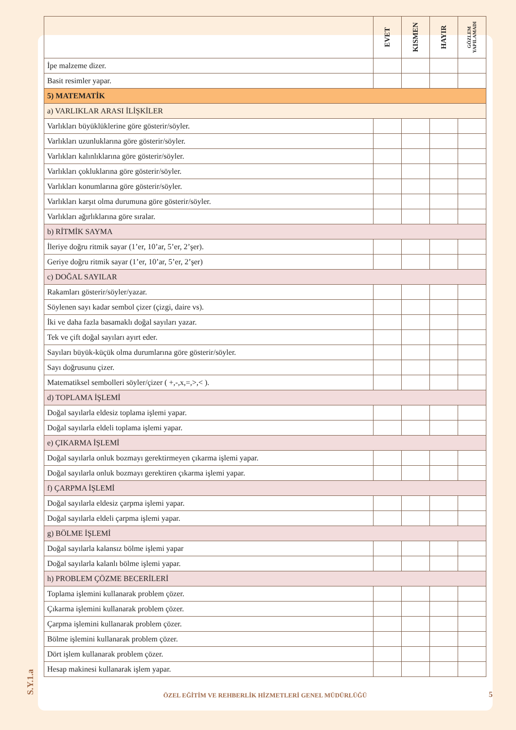| | EVET | KISMEN | HAYIR | GÖZLEM YAPILAMADI |
| --- | --- | --- | --- | --- |
| İpe malzeme dizer. | | | | |
| Basit resimler yapar. | | | | |
| 5) MATEMATİK | | | | |
| a) VARLIKLAR ARASI İLİŞKİLER | | | | |
| Varlıkları büyüklüklerine göre gösterir/söyler. | | | | |
| Varlıkları uzunluklarına göre gösterir/söyler. | | | | |
| Varlıkları kalınlıklarına göre gösterir/söyler. | | | | |
| Varlıkları çokluklarına göre gösterir/söyler. | | | | |
| Varlıkları konumlarına göre gösterir/söyler. | | | | |
| Varlıkları karşıt olma durumuna göre gösterir/söyler. | | | | |
| Varlıkları ağırlıklarına göre sıralar. | | | | |
| b) RİTMİK SAYMA | | | | |
| İleriye doğru ritmik sayar (1’er, 10’ar, 5’er, 2’şer). | | | | |
| Geriye doğru ritmik sayar (1’er, 10’ar, 5’er, 2’şer) | | | | |
| c) DOĞAL SAYILAR | | | | |
| Rakamları gösterir/söyler/yazar. | | | | |
| Söylenen sayı kadar sembol çizer (çizgi, daire vs). | | | | |
| İki ve daha fazla basamaklı doğal sayıları yazar. | | | | |
| Tek ve çift doğal sayıları ayırt eder. | | | | |
| Sayıları büyük-küçük olma durumlarına göre gösterir/söyler. | | | | |
| Sayı doğrusunu çizer. | | | | |
| Matematiksel sembolleri söyler/çizer ( +,-,x,=,>,< ). | | | | |
| d) TOPLAMA İŞLEMİ | | | | |
| Doğal sayılarla eldesiz toplama işlemi yapar. | | | | |
| Doğal sayılarla eldeli toplama işlemi yapar. | | | | |
| e) ÇIKARMA İŞLEMİ | | | | |
| Doğal sayılarla onluk bozmayı gerektirmeyen çıkarma işlemi yapar. | | | | |
| Doğal sayılarla onluk bozmayı gerektiren çıkarma işlemi yapar. | | | | |
| f) ÇARPMA İŞLEMİ | | | | |
| Doğal sayılarla eldesiz çarpma işlemi yapar. | | | | |
| Doğal sayılarla eldeli çarpma işlemi yapar. | | | | |
| g) BÖLME İŞLEMİ | | | | |
| Doğal sayılarla kalansız bölme işlemi yapar | | | | |
| Doğal sayılarla kalanlı bölme işlemi yapar. | | | | |
| h) PROBLEM ÇÖZME BECERİLERİ | | | | |
| Toplama işlemini kullanarak problem çözer. | | | | |
| Çıkarma işlemini kullanarak problem çözer. | | | | |
| Çarpma işlemini kullanarak problem çözer. | | | | |
| Bölme işlemini kullanarak problem çözer. | | | | |
| Dört işlem kullanarak problem çözer. | | | | |
| Hesap makinesi kullanarak işlem yapar. | | | | |
ÖZEL EĞİTİM VE REHBERLİK HİZMETLERİ GENEL MÜDÜRLÜĞÜ
5
S.Y.1.a